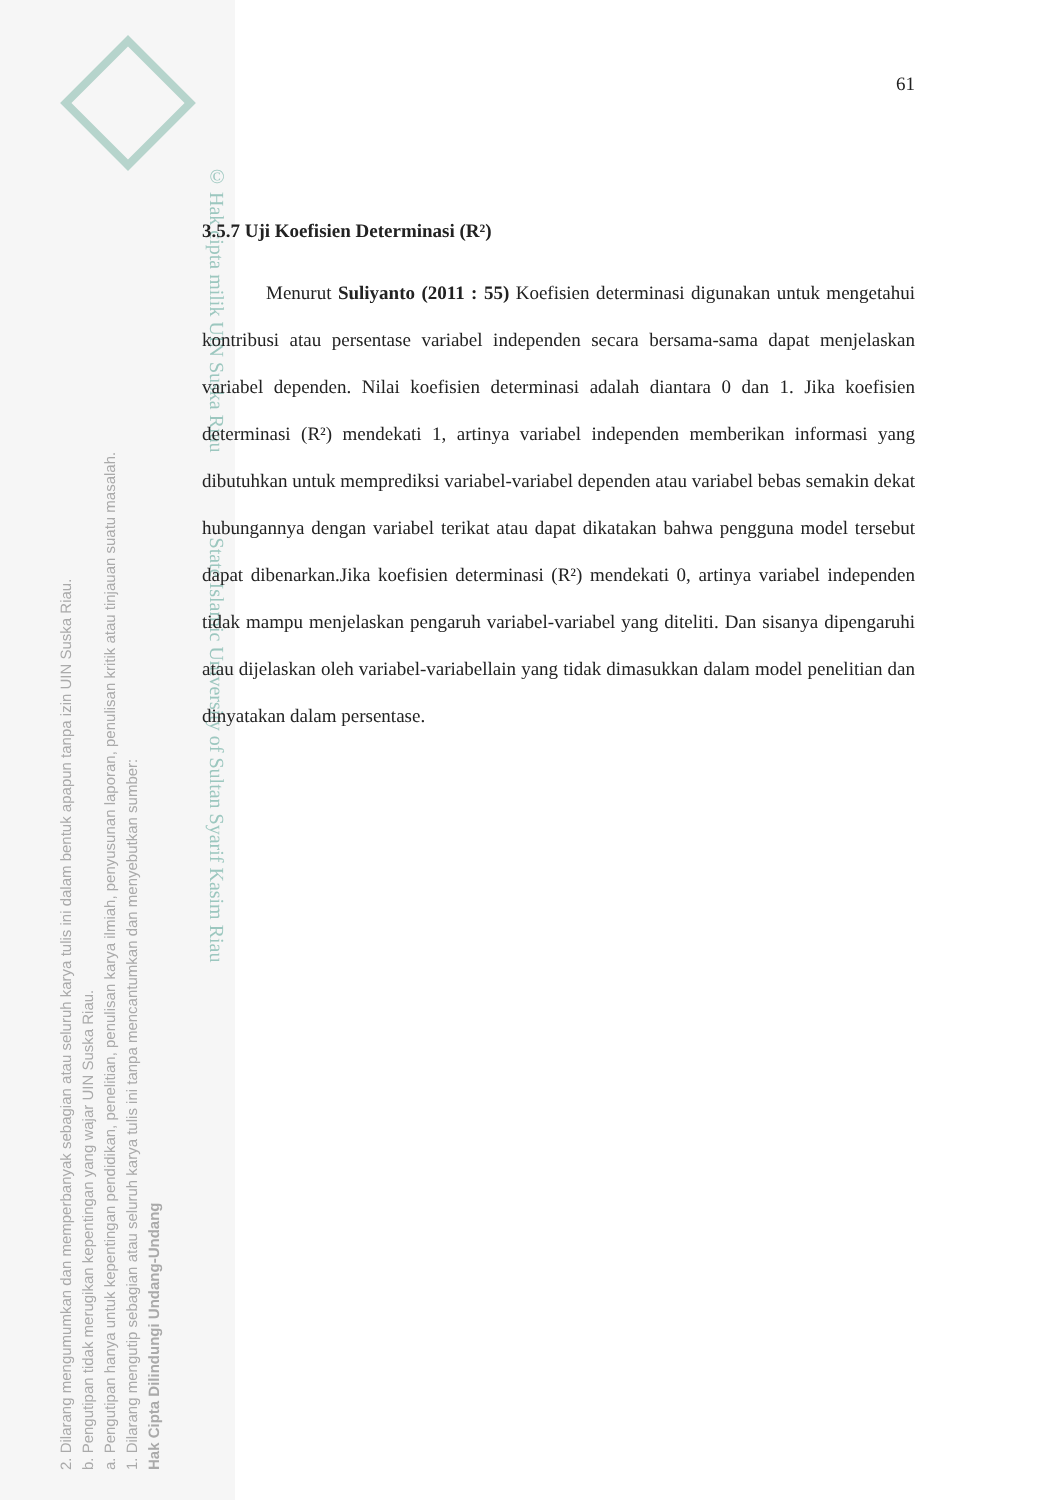2. Dilarang mengumumkan dan memperbanyak sebagian atau seluruh karya tulis ini dalam bentuk apapun tanpa izin UIN Suska Riau.
b. Pengutipan tidak merugikan kepentingan yang wajar UIN Suska Riau.
a. Pengutipan hanya untuk kepentingan pendidikan, penelitian, penulisan karya ilmiah, penyusunan laporan, penulisan kritik atau tinjauan suatu masalah.
1. Dilarang mengutip sebagian atau seluruh karya tulis ini tanpa mencantumkan dan menyebutkan sumber:
Hak Cipta Dilindungi Undang-Undang
© Hak cipta milik UIN Suska Riau State Islamic University of Sultan Syarif Kasim Riau
61
3.5.7 Uji Koefisien Determinasi (R²)
Menurut Suliyanto (2011 : 55) Koefisien determinasi digunakan untuk mengetahui kontribusi atau persentase variabel independen secara bersama-sama dapat menjelaskan variabel dependen. Nilai koefisien determinasi adalah diantara 0 dan 1. Jika koefisien determinasi (R²) mendekati 1, artinya variabel independen memberikan informasi yang dibutuhkan untuk memprediksi variabel-variabel dependen atau variabel bebas semakin dekat hubungannya dengan variabel terikat atau dapat dikatakan bahwa pengguna model tersebut dapat dibenarkan.Jika koefisien determinasi (R²) mendekati 0, artinya variabel independen tidak mampu menjelaskan pengaruh variabel-variabel yang diteliti. Dan sisanya dipengaruhi atau dijelaskan oleh variabel-variabellain yang tidak dimasukkan dalam model penelitian dan dinyatakan dalam persentase.